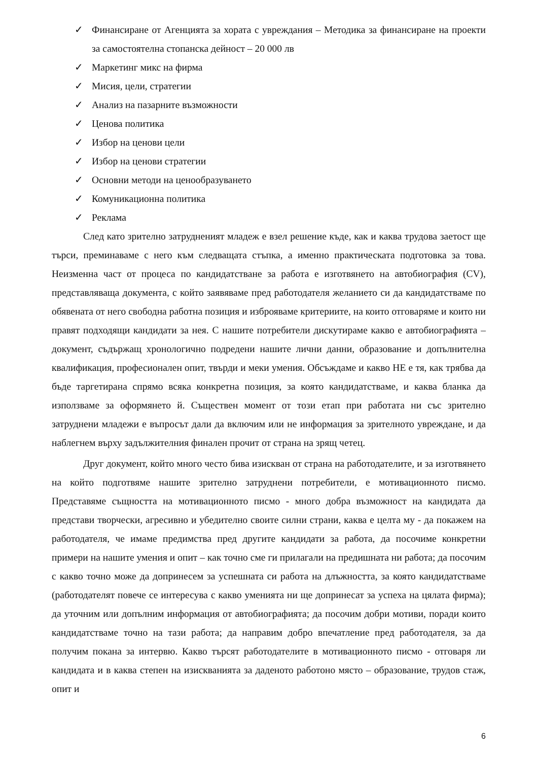✓ Финансиране от Агенцията за хората с увреждания – Методика за финансиране на проекти за самостоятелна стопанска дейност – 20 000 лв
✓ Маркетинг микс на фирма
✓ Мисия, цели, стратегии
✓ Анализ на пазарните възможности
✓ Ценова политика
✓ Избор на ценови цели
✓ Избор на ценови стратегии
✓ Основни методи на ценообразуването
✓ Комуникационна политика
✓ Реклама
След като зрително затрудненият младеж е взел решение къде, как и каква трудова заетост ще търси, преминаваме с него към следващата стъпка, а именно практическата подготовка за това. Неизменна част от процеса по кандидатстване за работа е изготвянето на автобиография (CV), представляваща документа, с който заявяваме пред работодателя желанието си да кандидатстваме по обявената от него свободна работна позиция и изброяваме критериите, на които отговаряме и които ни правят подходящи кандидати за нея. С нашите потребители дискутираме какво е автобиографията – документ, съдържащ хронологично подредени нашите лични данни, образование и допълнителна квалификация, професионален опит, твърди и меки умения. Обсъждаме и какво НЕ е тя, как трябва да бъде таргетирана спрямо всяка конкретна позиция, за която кандидатстваме, и каква бланка да използваме за оформянето й. Съществен момент от този етап при работата ни със зрително затруднени младежи е въпросът дали да включим или не информация за зрителното увреждане, и да наблегнем върху задължителния финален прочит от страна на зрящ четец.
Друг документ, който много често бива изискван от страна на работодателите, и за изготвянето на който подготвяме нашите зрително затруднени потребители, е мотивационното писмо. Представяме същността на мотивационното писмо - много добра възможност на кандидата да представи творчески, агресивно и убедително своите силни страни, каква е целта му - да покажем на работодателя, че имаме предимства пред другите кандидати за работа, да посочиме конкретни примери на нашите умения и опит – как точно сме ги прилагали на предишната ни работа; да посочим с какво точно може да допринесем за успешната си работа на длъжността, за която кандидатстваме (работодателят повече се интересува с какво уменията ни ще допринесат за успеха на цялата фирма); да уточним или допълним информация от автобиографията; да посочим добри мотиви, поради които кандидатстваме точно на тази работа; да направим добро впечатление пред работодателя, за да получим покана за интервю. Какво търсят работодателите в мотивационното писмо - отговаря ли кандидата и в каква степен на изискванията за даденото работоно място – образование, трудов стаж, опит и
6